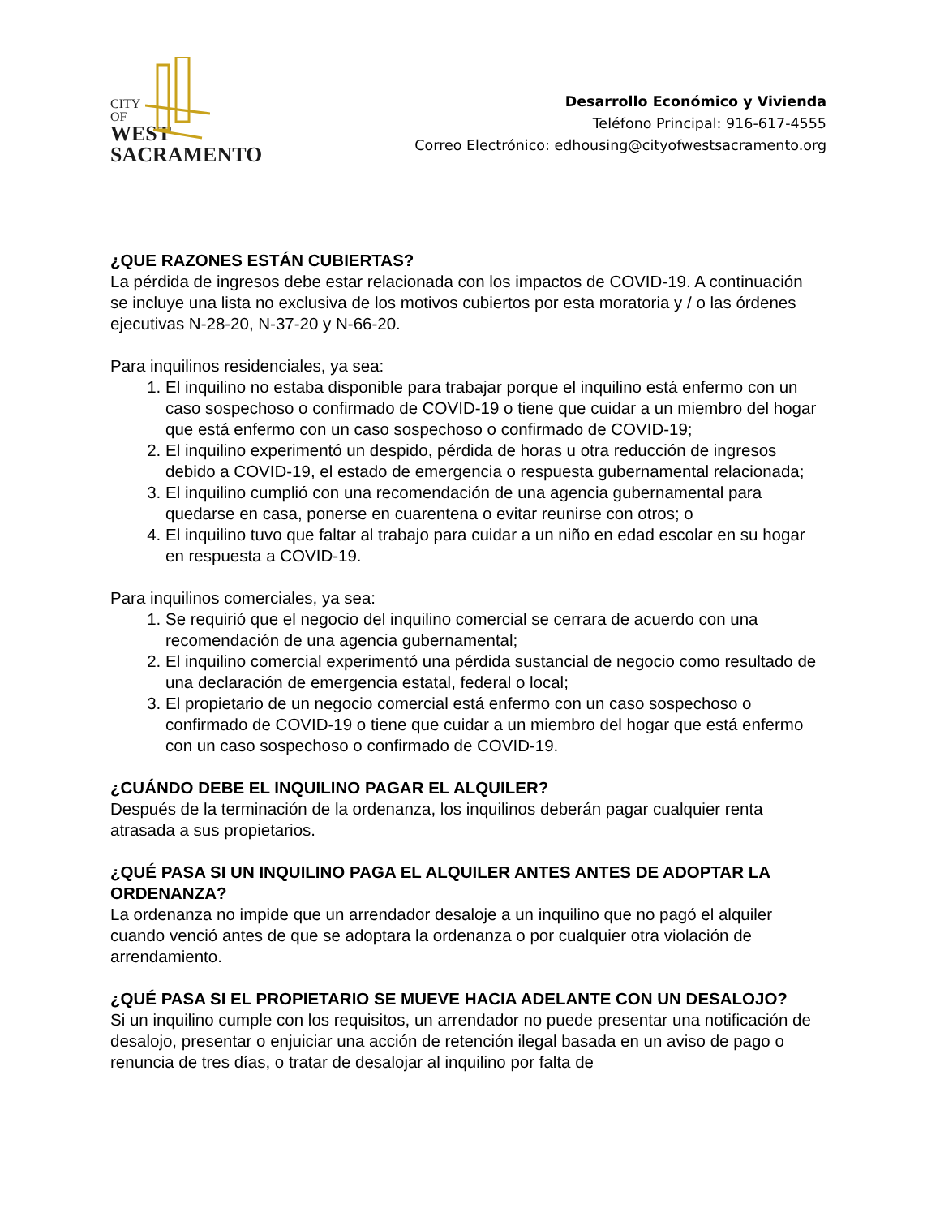CITY
OF
WEST
SACRAMENTO
Desarrollo Económico y Vivienda
Teléfono Principal: 916-617-4555
Correo Electrónico: edhousing@cityofwestsacramento.org
¿QUE RAZONES ESTÁN CUBIERTAS?
La pérdida de ingresos debe estar relacionada con los impactos de COVID-19. A continuación se incluye una lista no exclusiva de los motivos cubiertos por esta moratoria y / o las órdenes ejecutivas N-28-20, N-37-20 y N-66-20.
Para inquilinos residenciales, ya sea:
1. El inquilino no estaba disponible para trabajar porque el inquilino está enfermo con un caso sospechoso o confirmado de COVID-19 o tiene que cuidar a un miembro del hogar que está enfermo con un caso sospechoso o confirmado de COVID-19;
2. El inquilino experimentó un despido, pérdida de horas u otra reducción de ingresos debido a COVID-19, el estado de emergencia o respuesta gubernamental relacionada;
3. El inquilino cumplió con una recomendación de una agencia gubernamental para quedarse en casa, ponerse en cuarentena o evitar reunirse con otros; o
4. El inquilino tuvo que faltar al trabajo para cuidar a un niño en edad escolar en su hogar en respuesta a COVID-19.
Para inquilinos comerciales, ya sea:
1. Se requirió que el negocio del inquilino comercial se cerrara de acuerdo con una recomendación de una agencia gubernamental;
2. El inquilino comercial experimentó una pérdida sustancial de negocio como resultado de una declaración de emergencia estatal, federal o local;
3. El propietario de un negocio comercial está enfermo con un caso sospechoso o confirmado de COVID-19 o tiene que cuidar a un miembro del hogar que está enfermo con un caso sospechoso o confirmado de COVID-19.
¿CUÁNDO DEBE EL INQUILINO PAGAR EL ALQUILER?
Después de la terminación de la ordenanza, los inquilinos deberán pagar cualquier renta atrasada a sus propietarios.
¿QUÉ PASA SI UN INQUILINO PAGA EL ALQUILER ANTES ANTES DE ADOPTAR LA ORDENANZA?
La ordenanza no impide que un arrendador desaloje a un inquilino que no pagó el alquiler cuando venció antes de que se adoptara la ordenanza o por cualquier otra violación de arrendamiento.
¿QUÉ PASA SI EL PROPIETARIO SE MUEVE HACIA ADELANTE CON UN DESALOJO?
Si un inquilino cumple con los requisitos, un arrendador no puede presentar una notificación de desalojo, presentar o enjuiciar una acción de retención ilegal basada en un aviso de pago o renuncia de tres días, o tratar de desalojar al inquilino por falta de